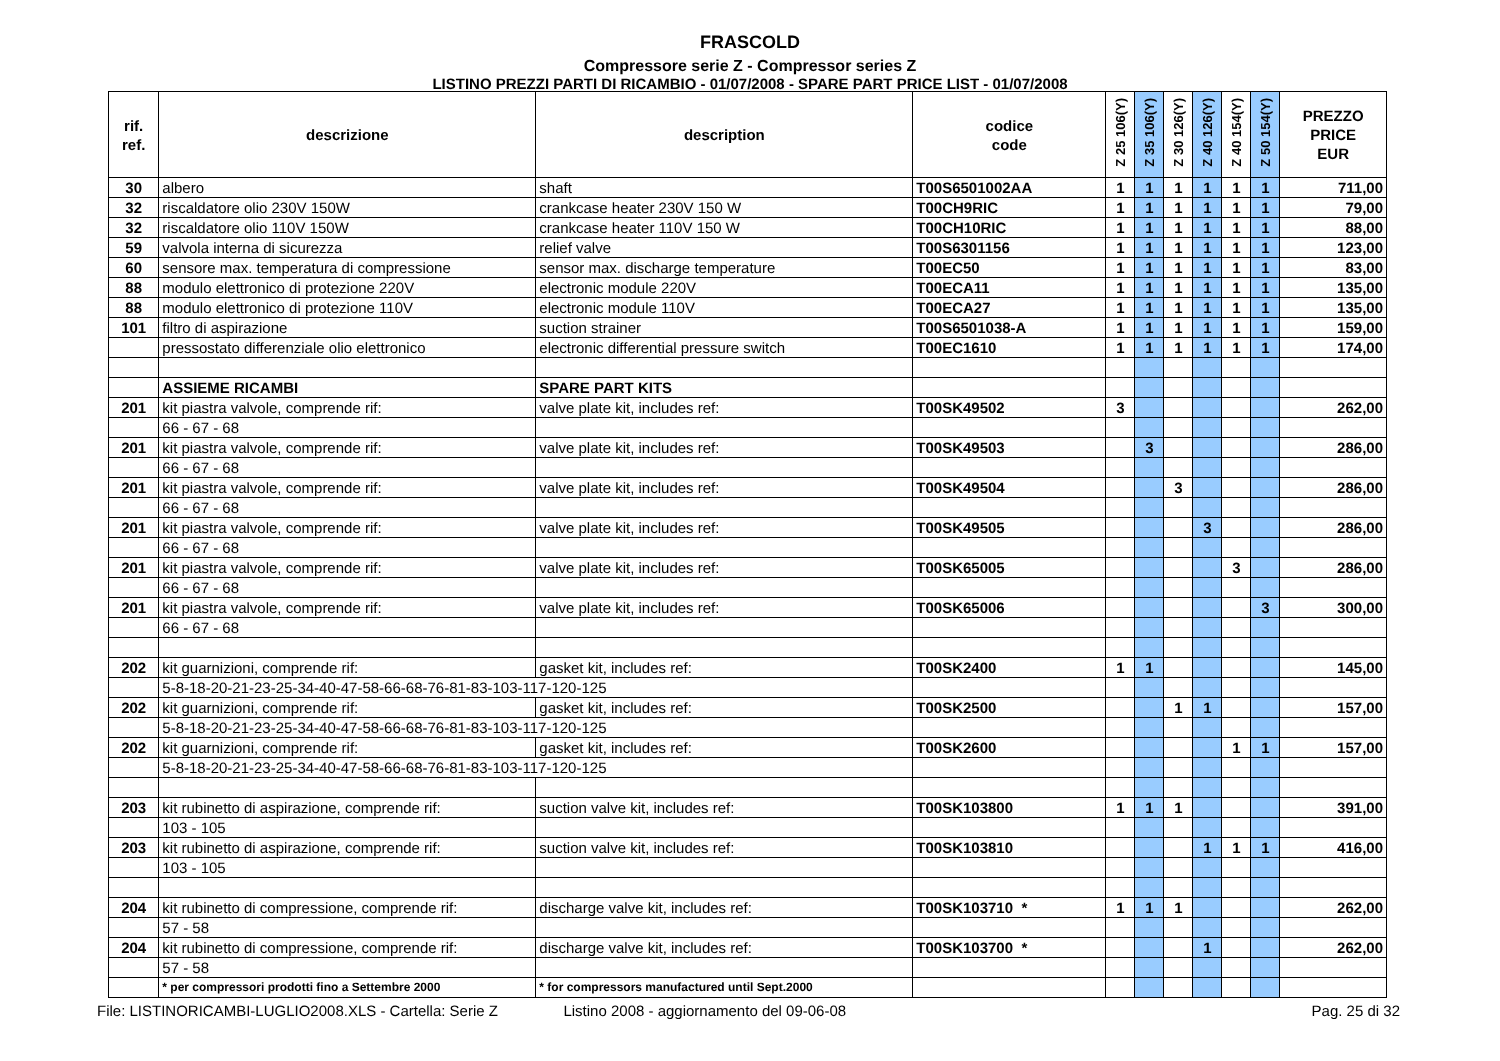FRASCOLD
Compressore serie Z - Compressor series Z
LISTINO PREZZI PARTI DI RICAMBIO - 01/07/2008 - SPARE PART PRICE LIST - 01/07/2008
| rif. ref. | descrizione | description | codice code | Z 25 106(Y) | Z 35 106(Y) | Z 30 126(Y) | Z 40 126(Y) | Z 40 154(Y) | Z 50 154(Y) | PREZZO PRICE EUR |
| --- | --- | --- | --- | --- | --- | --- | --- | --- | --- | --- |
| 30 | albero | shaft | T00S6501002AA | 1 | 1 | 1 | 1 | 1 | 1 | 711,00 |
| 32 | riscaldatore olio 230V 150W | crankcase heater 230V 150 W | T00CH9RIC | 1 | 1 | 1 | 1 | 1 | 1 | 79,00 |
| 32 | riscaldatore olio 110V 150W | crankcase heater 110V 150 W | T00CH10RIC | 1 | 1 | 1 | 1 | 1 | 1 | 88,00 |
| 59 | valvola interna di sicurezza | relief valve | T00S6301156 | 1 | 1 | 1 | 1 | 1 | 1 | 123,00 |
| 60 | sensore max. temperatura di compressione | sensor max. discharge temperature | T00EC50 | 1 | 1 | 1 | 1 | 1 | 1 | 83,00 |
| 88 | modulo elettronico di protezione 220V | electronic module 220V | T00ECA11 | 1 | 1 | 1 | 1 | 1 | 1 | 135,00 |
| 88 | modulo elettronico di protezione 110V | electronic module 110V | T00ECA27 | 1 | 1 | 1 | 1 | 1 | 1 | 135,00 |
| 101 | filtro di aspirazione | suction strainer | T00S6501038-A | 1 | 1 | 1 | 1 | 1 | 1 | 159,00 |
| | pressostato differenziale olio elettronico | electronic differential pressure switch | T00EC1610 | 1 | 1 | 1 | 1 | 1 | 1 | 174,00 |
| | ASSIEME RICAMBI | SPARE PART KITS | | | | | | | | |
| 201 | kit piastra valvole, comprende rif: | valve plate kit, includes ref: | T00SK49502 | 3 | | | | | | 262,00 |
| | 66 - 67 - 68 | | | | | | | | | |
| 201 | kit piastra valvole, comprende rif: | valve plate kit, includes ref: | T00SK49503 | | 3 | | | | | 286,00 |
| | 66 - 67 - 68 | | | | | | | | | |
| 201 | kit piastra valvole, comprende rif: | valve plate kit, includes ref: | T00SK49504 | | | 3 | | | | 286,00 |
| | 66 - 67 - 68 | | | | | | | | | |
| 201 | kit piastra valvole, comprende rif: | valve plate kit, includes ref: | T00SK49505 | | | | 3 | | | 286,00 |
| | 66 - 67 - 68 | | | | | | | | | |
| 201 | kit piastra valvole, comprende rif: | valve plate kit, includes ref: | T00SK65005 | | | | | 3 | | 286,00 |
| | 66 - 67 - 68 | | | | | | | | | |
| 201 | kit piastra valvole, comprende rif: | valve plate kit, includes ref: | T00SK65006 | | | | | | 3 | 300,00 |
| | 66 - 67 - 68 | | | | | | | | | |
| 202 | kit guarnizioni, comprende rif: | gasket kit, includes ref: | T00SK2400 | 1 | 1 | | | | | 145,00 |
| | 5-8-18-20-21-23-25-34-40-47-58-66-68-76-81-83-103-117-120-125 | | | | | | | | | |
| 202 | kit guarnizioni, comprende rif: | gasket kit, includes ref: | T00SK2500 | | | 1 | 1 | | | 157,00 |
| | 5-8-18-20-21-23-25-34-40-47-58-66-68-76-81-83-103-117-120-125 | | | | | | | | | |
| 202 | kit guarnizioni, comprende rif: | gasket kit, includes ref: | T00SK2600 | | | | | 1 | 1 | 157,00 |
| | 5-8-18-20-21-23-25-34-40-47-58-66-68-76-81-83-103-117-120-125 | | | | | | | | | |
| 203 | kit rubinetto di aspirazione, comprende rif: | suction valve kit, includes ref: | T00SK103800 | 1 | 1 | 1 | | | | 391,00 |
| | 103 - 105 | | | | | | | | | |
| 203 | kit rubinetto di aspirazione, comprende rif: | suction valve kit, includes ref: | T00SK103810 | | | | 1 | 1 | 1 | 416,00 |
| | 103 - 105 | | | | | | | | | |
| 204 | kit rubinetto di compressione, comprende rif: | discharge valve kit, includes ref: | T00SK103710 * | 1 | 1 | 1 | | | | 262,00 |
| | 57 - 58 | | | | | | | | | |
| 204 | kit rubinetto di compressione, comprende rif: | discharge valve kit, includes ref: | T00SK103700 * | | | | 1 | | | 262,00 |
| | 57 - 58 | | | | | | | | | |
| | * per compressori prodotti fino a Settembre 2000 | * for compressors manufactured until Sept.2000 | | | | | | | | |
File: LISTINORICAMBI-LUGLIO2008.XLS - Cartella: Serie Z Listino 2008 - aggiornamento del 09-06-08 Pag. 25 di 32